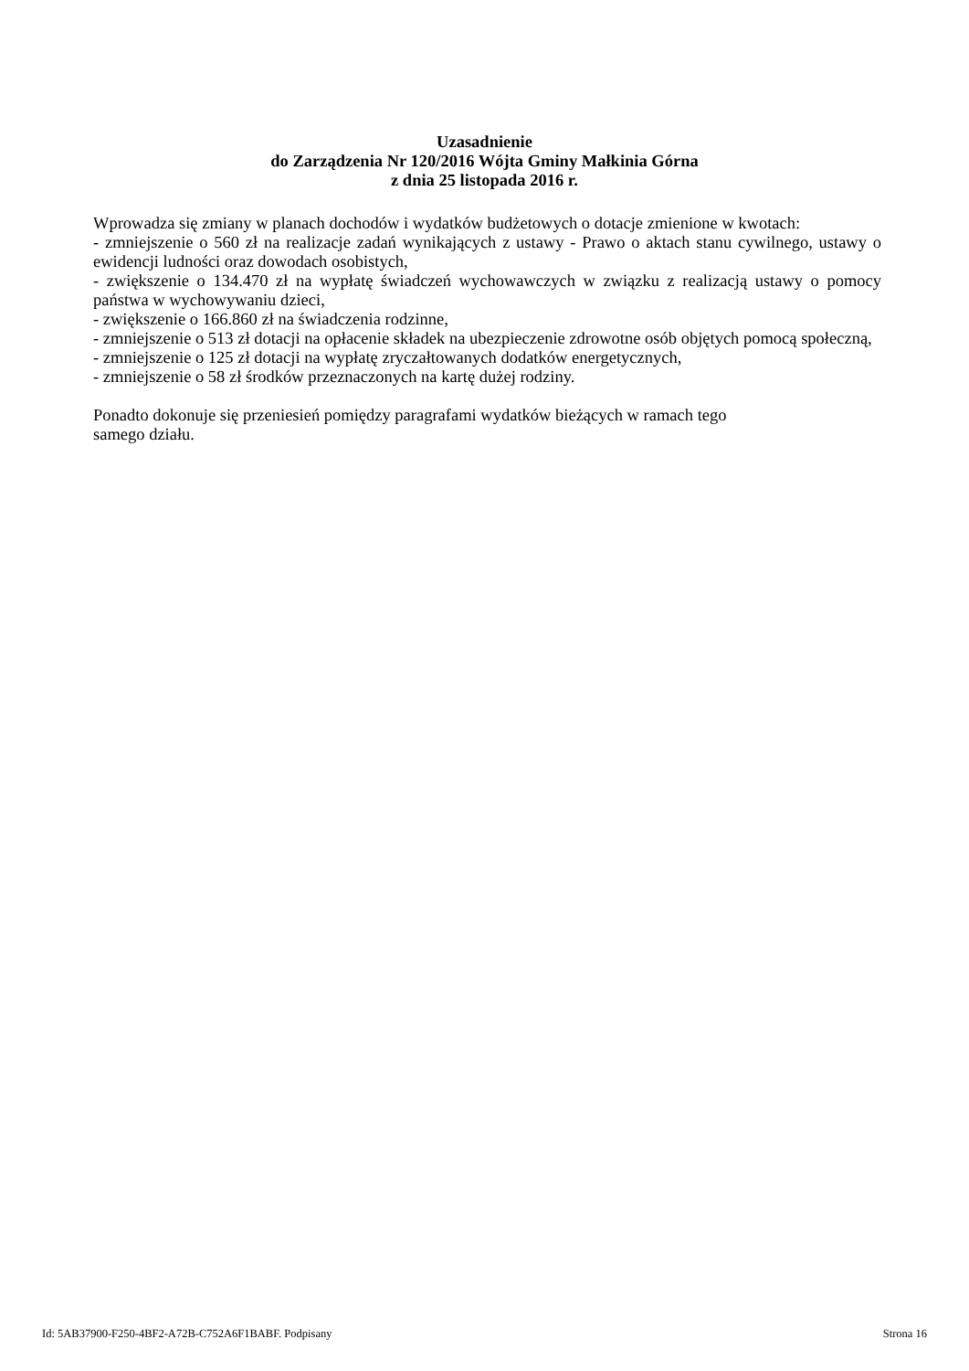Uzasadnienie
do Zarządzenia Nr 120/2016 Wójta Gminy Małkinia Górna
z dnia 25 listopada 2016 r.
Wprowadza się zmiany w planach dochodów i wydatków budżetowych o dotacje zmienione w kwotach:
- zmniejszenie o 560 zł na realizacje zadań wynikających z ustawy - Prawo o aktach stanu cywilnego, ustawy o ewidencji ludności oraz dowodach osobistych,
- zwiększenie o 134.470 zł na wypłatę świadczeń wychowawczych w związku z realizacją ustawy o pomocy państwa w wychowywaniu dzieci,
- zwiększenie o 166.860 zł na świadczenia rodzinne,
- zmniejszenie o 513 zł dotacji na opłacenie składek na ubezpieczenie zdrowotne osób objętych pomocą społeczną,
- zmniejszenie o 125 zł dotacji na wypłatę zryczałtowanych dodatków energetycznych,
- zmniejszenie o 58 zł środków przeznaczonych na kartę dużej rodziny.
Ponadto dokonuje się przeniesień pomiędzy paragrafami wydatków bieżących w ramach tego
samego działu.
Id: 5AB37900-F250-4BF2-A72B-C752A6F1BABF. Podpisany Strona 16